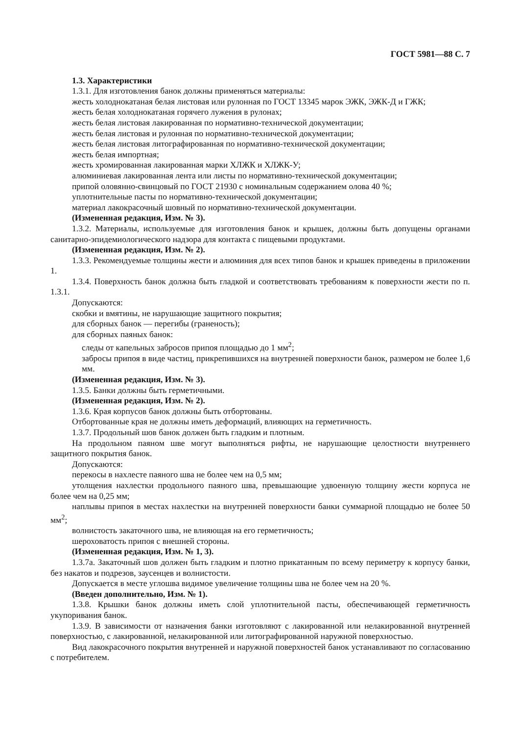ГОСТ 5981—88 С. 7
1.3. Характеристики
1.3.1. Для изготовления банок должны применяться материалы:
жесть холоднокатаная белая листовая или рулонная по ГОСТ 13345 марок ЭЖК, ЭЖК-Д и ГЖК;
жесть белая холоднокатаная горячего лужения в рулонах;
жесть белая листовая лакированная по нормативно-технической документации;
жесть белая листовая и рулонная по нормативно-технической документации;
жесть белая листовая литографированная по нормативно-технической документации;
жесть белая импортная;
жесть хромированная лакированная марки ХЛЖК и ХЛЖК-У;
алюминиевая лакированная лента или листы по нормативно-технической документации;
припой оловянно-свинцовый по ГОСТ 21930 с номинальным содержанием олова 40 %;
уплотнительные пасты по нормативно-технической документации;
материал лакокрасочный шовный по нормативно-технической документации.
(Измененная редакция, Изм. № 3).
1.3.2. Материалы, используемые для изготовления банок и крышек, должны быть допущены органами санитарно-эпидемиологического надзора для контакта с пищевыми продуктами.
(Измененная редакция, Изм. № 2).
1.3.3. Рекомендуемые толщины жести и алюминия для всех типов банок и крышек приведены в приложении 1.
1.3.4. Поверхность банок должна быть гладкой и соответствовать требованиям к поверхности жести по п. 1.3.1.
Допускаются:
скобки и вмятины, не нарушающие защитного покрытия;
для сборных банок — перегибы (граненость);
для сборных паяных банок:
следы от капельных забросов припоя площадью до 1 мм<sup>2</sup>;
забросы припоя в виде частиц, прикрепившихся на внутренней поверхности банок, размером не более 1,6 мм.
(Измененная редакция, Изм. № 3).
1.3.5. Банки должны быть герметичными.
(Измененная редакция, Изм. № 2).
1.3.6. Края корпусов банок должны быть отбортованы.
Отбортованные края не должны иметь деформаций, влияющих на герметичность.
1.3.7. Продольный шов банок должен быть гладким и плотным.
На продольном паяном шве могут выполняться рифты, не нарушающие целостности внутреннего защитного покрытия банок.
Допускаются:
перекосы в нахлесте паяного шва не более чем на 0,5 мм;
утолщения нахлестки продольного паяного шва, превышающие удвоенную толщину жести корпуса не более чем на 0,25 мм;
наплывы припоя в местах нахлестки на внутренней поверхности банки суммарной площадью не более 50 мм<sup>2</sup>;
волнистость закаточного шва, не влияющая на его герметичность;
шероховатость припоя с внешней стороны.
(Измененная редакция, Изм. № 1, 3).
1.3.7а. Закаточный шов должен быть гладким и плотно прикатанным по всему периметру к корпусу банки, без накатов и подрезов, заусенцев и волнистости.
Допускается в месте углошва видимое увеличение толщины шва не более чем на 20 %.
(Введен дополнительно, Изм. № 1).
1.3.8. Крышки банок должны иметь слой уплотнительной пасты, обеспечивающей герметичность укупоривания банок.
1.3.9. В зависимости от назначения банки изготовляют с лакированной или нелакированной внутренней поверхностью, с лакированной, нелакированной или литографированной наружной поверхностью.
Вид лакокрасочного покрытия внутренней и наружной поверхностей банок устанавливают по согласованию с потребителем.